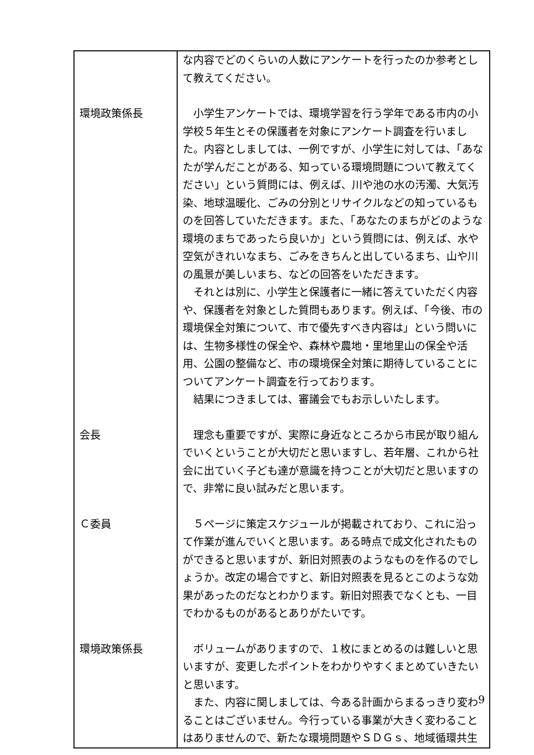| | な内容でどのくらいの人数にアンケートを行ったのか参考として教えてください。 |
| 環境政策係長 | 小学生アンケートでは、環境学習を行う学年である市内の小学校５年生とその保護者を対象にアンケート調査を行いました。内容としましては、一例ですが、小学生に対しては、「あなたが学んだことがある、知っている環境問題について教えてください」という質問には、例えば、川や池の水の汚濁、大気汚染、地球温暖化、ごみの分別とリサイクルなどの知っているものを回答していただきます。また、「あなたのまちがどのような環境のまちであったら良いか」という質問には、例えば、水や空気がきれいなまち、ごみをきちんと出しているまち、山や川の風景が美しいまち、などの回答をいただきます。 それとは別に、小学生と保護者に一緒に答えていただく内容や、保護者を対象とした質問もあります。例えば、「今後、市の環境保全対策について、市で優先すべき内容は」という問いには、生物多様性の保全や、森林や農地・里地里山の保全や活用、公園の整備など、市の環境保全対策に期待していることについてアンケート調査を行っております。 結果につきましては、審議会でもお示しいたします。 |
| 会長 | 理念も重要ですが、実際に身近なところから市民が取り組んでいくということが大切だと思いますし、若年層、これから社会に出ていく子ども達が意識を持つことが大切だと思いますので、非常に良い試みだと思います。 |
| Ｃ委員 | ５ページに策定スケジュールが掲載されており、これに沿って作業が進んでいくと思います。ある時点で成文化されたものができると思いますが、新旧対照表のようなものを作るのでしょうか。改定の場合ですと、新旧対照表を見るとこのような効果があったのだなとわかります。新旧対照表でなくとも、一目でわかるものがあるとありがたいです。 |
| 環境政策係長 | ボリュームがありますので、１枚にまとめるのは難しいと思いますが、変更したポイントをわかりやすくまとめていきたいと思います。 また、内容に関しましては、今ある計画からまるっきり変わることはございません。今行っている事業が大きく変わることはありませんので、新たな環境問題やＳＤＧｓ、地域循環共生 |
9